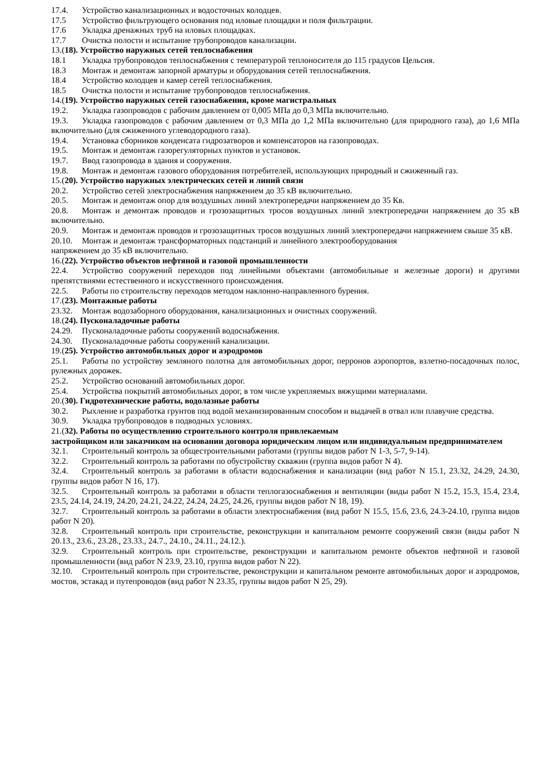17.4. Устройство канализационных и водосточных колодцев.
17.5 Устройство фильтрующего основания под иловые площадки и поля фильтрации.
17.6 Укладка дренажных труб на иловых площадках.
17.7 Очистка полости и испытание трубопроводов канализации.
13.(18). Устройство наружных сетей теплоснабжения
18.1 Укладка трубопроводов теплоснабжения с температурой теплоносителя до 115 градусов Цельсия.
18.3 Монтаж и демонтаж запорной арматуры и оборудования сетей теплоснабжения.
18.4 Устройство колодцев и камер сетей теплоснабжения.
18.5 Очистка полости и испытание трубопроводов теплоснабжения.
14.(19). Устройство наружных сетей газоснабжения, кроме магистральных
19.2. Укладка газопроводов с рабочим давлением от 0,005 МПа до 0,3 МПа включительно.
19.3. Укладка газопроводов с рабочим давлением от 0,3 МПа до 1,2 МПа включительно (для природного газа), до 1,6 МПа включительно (для сжиженного углеводородного газа).
19.4. Установка сборников конденсата гидрозатворов и компенсаторов на газопроводах.
19.5. Монтаж и демонтаж газорегуляторных пунктов и установок.
19.7. Ввод газопровода в здания и сооружения.
19.8. Монтаж и демонтаж газового оборудования потребителей, использующих природный и сжиженный газ.
15.(20). Устройство наружных электрических сетей и линий связи
20.2. Устройство сетей электроснабжения напряжением до 35 кВ включительно.
20.5. Монтаж и демонтаж опор для воздушных линий электропередачи напряжением до 35 Кв.
20.8. Монтаж и демонтаж проводов и грозозащитных тросов воздушных линий электропередачи напряжением до 35 кВ включительно.
20.9. Монтаж и демонтаж проводов и грозозащитных тросов воздушных линий электропередачи напряжением свыше 35 кВ.
20.10. Монтаж и демонтаж трансформаторных подстанций и линейного электрооборудования
напряжением до 35 кВ включительно.
16.(22). Устройство объектов нефтяной и газовой промышленности
22.4. Устройство сооружений переходов под линейными объектами (автомобильные и железные дороги) и другими препятствиями естественного и искусственного происхождения.
22.5. Работы по строительству переходов методом наклонно-направленного бурения.
17.(23). Монтажные работы
23.32. Монтаж водозаборного оборудования, канализационных и очистных сооружений.
18.(24). Пусконаладочные работы
24.29. Пусконаладочные работы сооружений водоснабжения.
24.30. Пусконаладочные работы сооружений канализации.
19.(25). Устройство автомобильных дорог и аэродромов
25.1. Работы по устройству земляного полотна для автомобильных дорог, перронов аэропортов, взлетно-посадочных полос, рулежных дорожек.
25.2. Устройство оснований автомобильных дорог.
25.4. Устройства покрытий автомобильных дорог, в том числе укрепляемых вяжущими материалами.
20.(30). Гидротехнические работы, водолазные работы
30.2. Рыхление и разработка грунтов под водой механизированным способом и выдачей в отвал или плавучие средства.
30.9. Укладка трубопроводов в подводных условиях.
21.(32). Работы по осуществлению строительного контроля привлекаемым
застройщиком или заказчиком на основании договора юридическим лицом или индивидуальным предпринимателем
32.1. Строительный контроль за общестроительными работами (группы видов работ N 1-3, 5-7, 9-14).
32.2. Строительный контроль за работами по обустройству скважин (группа видов работ N 4).
32.4. Строительный контроль за работами в области водоснабжения и канализации (вид работ N 15.1, 23.32, 24.29, 24.30, группы видов работ N 16, 17).
32.5. Строительный контроль за работами в области теплогазоснабжения и вентиляции (виды работ N 15.2, 15.3, 15.4, 23.4, 23.5, 24.14, 24.19, 24.20, 24.21, 24.22, 24.24, 24.25, 24.26, группы видов работ N 18, 19).
32.7. Строительный контроль за работами в области электроснабжения (вид работ N 15.5, 15.6, 23.6, 24.3-24.10, группа видов работ N 20).
32.8. Строительный контроль при строительстве, реконструкции и капитальном ремонте сооружений связи (виды работ N 20.13., 23.6., 23.28., 23.33., 24.7., 24.10., 24.11., 24.12.).
32.9. Строительный контроль при строительстве, реконструкции и капитальном ремонте объектов нефтяной и газовой промышленности (вид работ N 23.9, 23.10, группа видов работ N 22).
32.10. Строительный контроль при строительстве, реконструкции и капитальном ремонте автомобильных дорог и аэродромов, мостов, эстакад и путепроводов (вид работ N 23.35, группы видов работ N 25, 29).